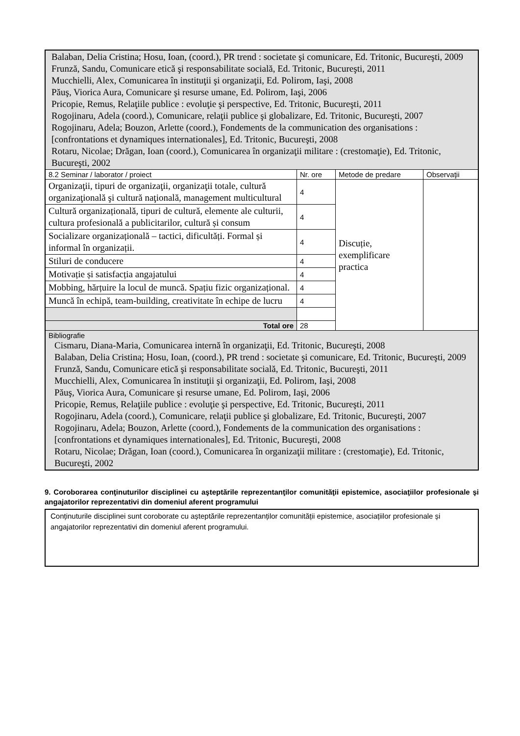| Balaban, Delia Cristina; Hosu, Ioan, (coord.), PR trend : societate şi comunicare, Ed. Tritonic, Bucureşti, 2009 Frunză, Sandu, Comunicare etică şi responsabilitate socială, Ed. Tritonic, Bucureşti, 2011 Mucchielli, Alex, Comunicarea în instituţii şi organizaţii, Ed. Polirom, Iaşi, 2008 Păuş, Viorica Aura, Comunicare şi resurse umane, Ed. Polirom, Iaşi, 2006 Pricopie, Remus, Relaţiile publice : evoluţie şi perspective, Ed. Tritonic, Bucureşti, 2011 Rogojinaru, Adela (coord.), Comunicare, relaţii publice şi globalizare, Ed. Tritonic, Bucureşti, 2007 Rogojinaru, Adela; Bouzon, Arlette (coord.), Fondements de la communication des organisations : [confrontations et dynamiques internationales], Ed. Tritonic, Bucureşti, 2008 Rotaru, Nicolae; Drăgan, Ioan (coord.), Comunicarea în organizaţii militare : (crestomaţie), Ed. Tritonic, Bucureşti, 2002 | | | |
| 8.2 Seminar / laborator / proiect | Nr. ore | Metode de predare | Observaţii |
| Organizaţii, tipuri de organizaţii, organizaţii totale, cultură organizaţională şi cultură naţională, management multicultural | 4 | Discuție, exemplificare practica | |
| Cultură organizațională, tipuri de cultură, elemente ale culturii, cultura profesională a publicitarilor, cultură și consum | 4 | | |
| Socializare organizațională – tactici, dificultăți. Formal și informal în organizații. | 4 | | |
| Stiluri de conducere | 4 | | |
| Motivație și satisfacția angajatului | 4 | | |
| Mobbing, hărțuire la locul de muncă. Spațiu fizic organizațional. | 4 | | |
| Muncă în echipă, team-building, creativitate în echipe de lucru | 4 | | |
| Total ore | 28 | | |
| Bibliografie Cismaru, Diana-Maria, Comunicarea internă în organizaţii, Ed. Tritonic, Bucureşti, 2008 Balaban, Delia Cristina; Hosu, Ioan, (coord.), PR trend : societate şi comunicare, Ed. Tritonic, Bucureşti, 2009 Frunză, Sandu, Comunicare etică şi responsabilitate socială, Ed. Tritonic, Bucureşti, 2011 Mucchielli, Alex, Comunicarea în instituţii şi organizaţii, Ed. Polirom, Iaşi, 2008 Păuş, Viorica Aura, Comunicare şi resurse umane, Ed. Polirom, Iaşi, 2006 Pricopie, Remus, Relaţiile publice : evoluţie şi perspective, Ed. Tritonic, Bucureşti, 2011 Rogojinaru, Adela (coord.), Comunicare, relaţii publice şi globalizare, Ed. Tritonic, Bucureşti, 2007 Rogojinaru, Adela; Bouzon, Arlette (coord.), Fondements de la communication des organisations : [confrontations et dynamiques internationales], Ed. Tritonic, Bucureşti, 2008 Rotaru, Nicolae; Drăgan, Ioan (coord.), Comunicarea în organizaţii militare : (crestomaţie), Ed. Tritonic, Bucureşti, 2002 | | | |
9. Coroborarea conţinuturilor disciplinei cu aşteptările reprezentanţilor comunităţii epistemice, asociaţiilor profesionale şi angajatorilor reprezentativi din domeniul aferent programului
Conținuturile disciplinei sunt coroborate cu așteptările reprezentanților comunității epistemice, asociațiilor profesionale și angajatorilor reprezentativi din domeniul aferent programului.